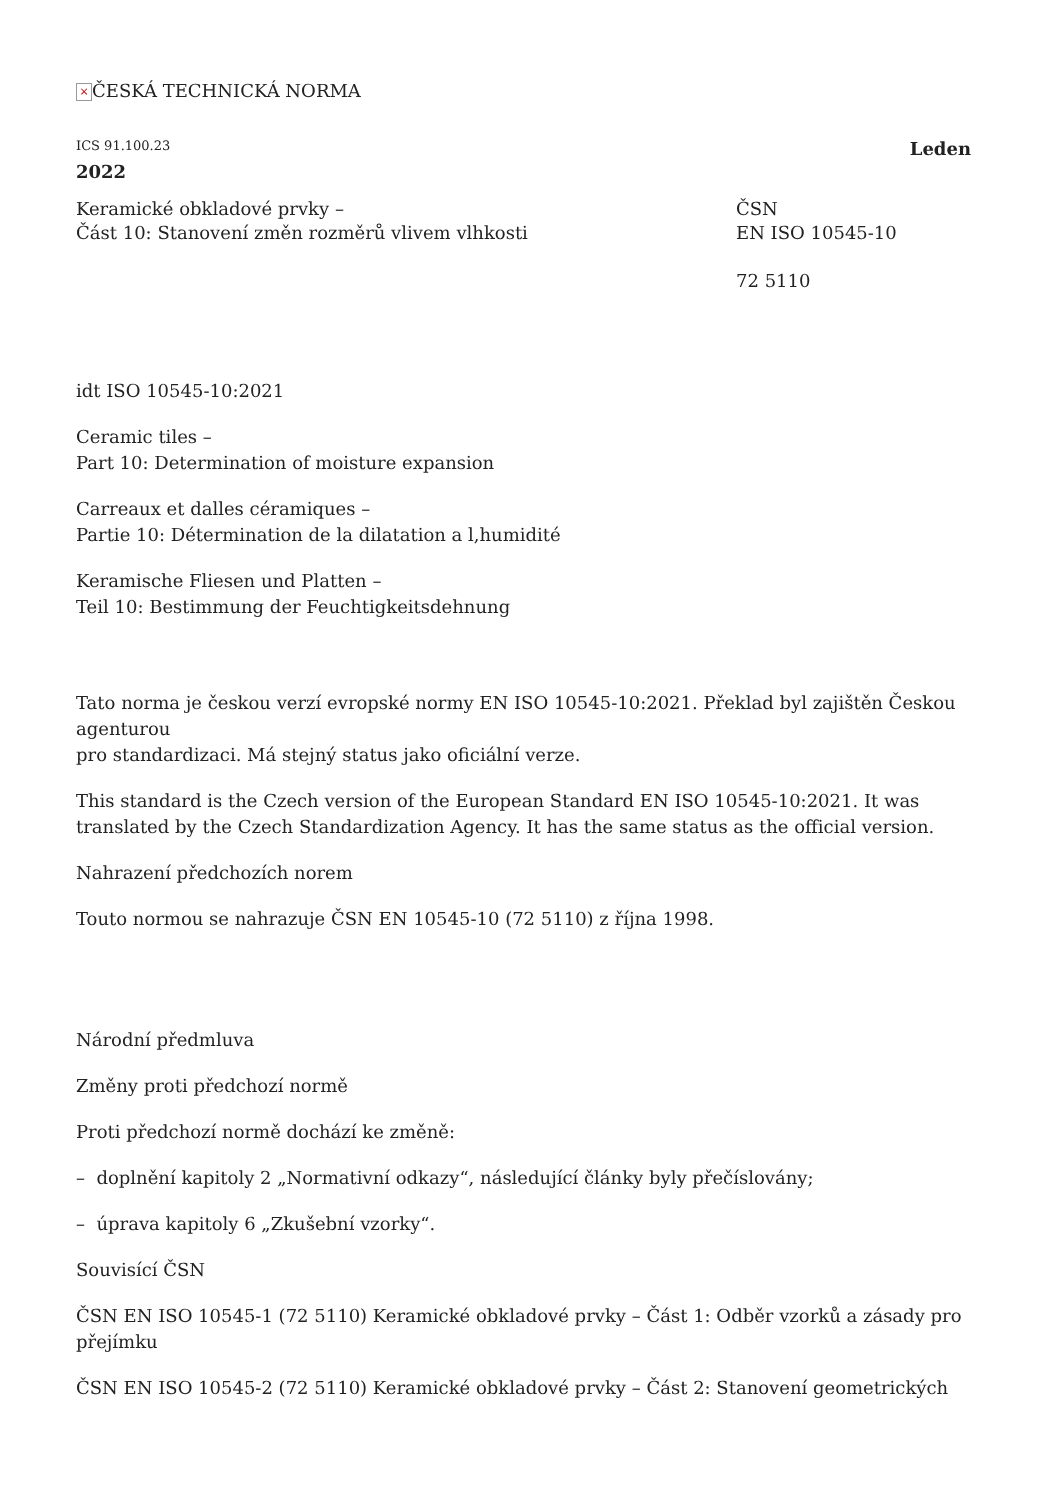× ČESKÁ TECHNICKÁ NORMA
ICS 91.100.23 Leden
2022
Keramické obkladové prvky –
Část 10: Stanovení změn rozměrů vlivem vlhkosti
ČSN
EN ISO 10545-10
72 5110
idt ISO 10545-10:2021
Ceramic tiles –
Part 10: Determination of moisture expansion
Carreaux et dalles céramiques –
Partie 10: Détermination de la dilatation a l,humidité
Keramische Fliesen und Platten –
Teil 10: Bestimmung der Feuchtigkeitsdehnung
Tato norma je českou verzí evropské normy EN ISO 10545-10:2021. Překlad byl zajištěn Českou agenturou
pro standardizaci. Má stejný status jako oficiální verze.
This standard is the Czech version of the European Standard EN ISO 10545-10:2021. It was translated by the Czech Standardization Agency. It has the same status as the official version.
Nahrazení předchozích norem
Touto normou se nahrazuje ČSN EN 10545-10 (72 5110) z října 1998.
Národní předmluva
Změny proti předchozí normě
Proti předchozí normě dochází ke změně:
– doplnění kapitoly 2 „Normativní odkazy“, následující články byly přečíslovány;
– úprava kapitoly 6 „Zkušební vzorky“.
Souvisící ČSN
ČSN EN ISO 10545-1 (72 5110) Keramické obkladové prvky – Část 1: Odběr vzorků a zásady pro přejímku
ČSN EN ISO 10545-2 (72 5110) Keramické obkladové prvky – Část 2: Stanovení geometrických